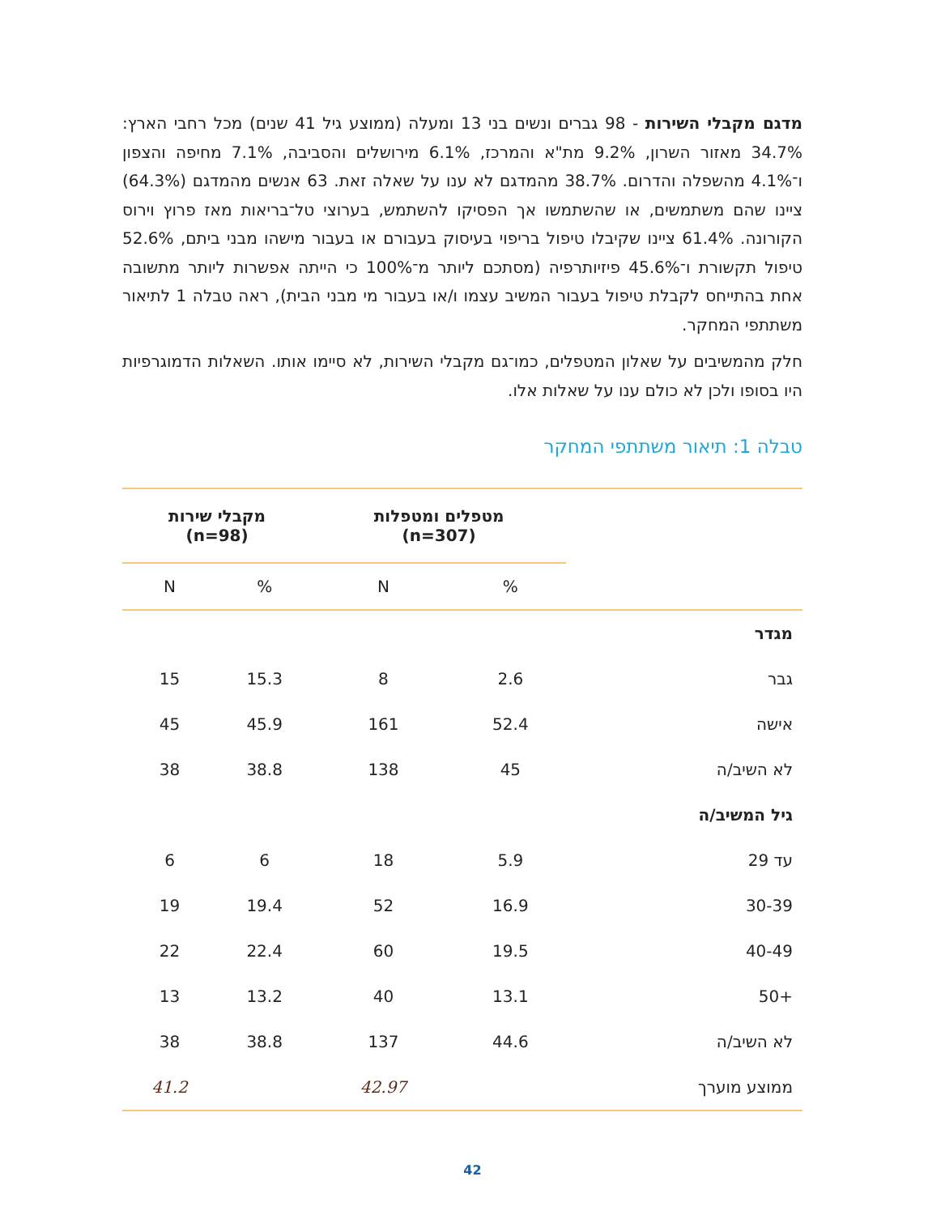מדגם מקבלי השירות - 98 גברים ונשים בני 13 ומעלה (ממוצע גיל 41 שנים) מכל רחבי הארץ: 34.7% מאזור השרון, 9.2% מת"א והמרכז, 6.1% מירושלים והסביבה, 7.1% מחיפה והצפון ו־4.1% מהשפלה והדרום. 38.7% מהמדגם לא ענו על שאלה זאת. 63 אנשים מהמדגם (64.3%) ציינו שהם משתמשים, או שהשתמשו אך הפסיקו להשתמש, בערוצי טל־בריאות מאז פרוץ וירוס הקורונה. 61.4% ציינו שקיבלו טיפול בריפוי בעיסוק בעבורם או בעבור מישהו מבני ביתם, 52.6% טיפול תקשורת ו־45.6% פיזיותרפיה (מסתכם ליותר מ־100% כי הייתה אפשרות ליותר מתשובה אחת בהתייחס לקבלת טיפול בעבור המשיב עצמו ו/או בעבור מי מבני הבית), ראה טבלה 1 לתיאור משתתפי המחקר.
חלק מהמשיבים על שאלון המטפלים, כמו־גם מקבלי השירות, לא סיימו אותו. השאלות הדמוגרפיות היו בסופו ולכן לא כולם ענו על שאלות אלו.
טבלה 1: תיאור משתתפי המחקר
| | מטפלים ומטפלות (n=307) | | מקבלי שירות (n=98) | |
| --- | --- | --- | --- | --- |
| | % | N | % | N |
| מגדר | | | | |
| גבר | 2.6 | 8 | 15.3 | 15 |
| אישה | 52.4 | 161 | 45.9 | 45 |
| לא השיב/ה | 45 | 138 | 38.8 | 38 |
| גיל המשיב/ה | | | | |
| עד 29 | 5.9 | 18 | 6 | 6 |
| 30-39 | 16.9 | 52 | 19.4 | 19 |
| 40-49 | 19.5 | 60 | 22.4 | 22 |
| +50 | 13.1 | 40 | 13.2 | 13 |
| לא השיב/ה | 44.6 | 137 | 38.8 | 38 |
| ממוצע מוערך | | 42.97 | | 41.2 |
42